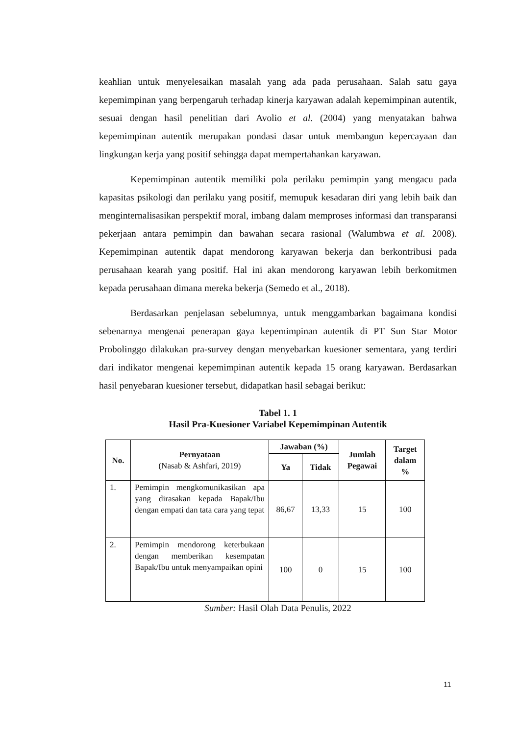keahlian untuk menyelesaikan masalah yang ada pada perusahaan. Salah satu gaya kepemimpinan yang berpengaruh terhadap kinerja karyawan adalah kepemimpinan autentik, sesuai dengan hasil penelitian dari Avolio et al. (2004) yang menyatakan bahwa kepemimpinan autentik merupakan pondasi dasar untuk membangun kepercayaan dan lingkungan kerja yang positif sehingga dapat mempertahankan karyawan.
Kepemimpinan autentik memiliki pola perilaku pemimpin yang mengacu pada kapasitas psikologi dan perilaku yang positif, memupuk kesadaran diri yang lebih baik dan menginternalisasikan perspektif moral, imbang dalam memproses informasi dan transparansi pekerjaan antara pemimpin dan bawahan secara rasional (Walumbwa et al. 2008). Kepemimpinan autentik dapat mendorong karyawan bekerja dan berkontribusi pada perusahaan kearah yang positif. Hal ini akan mendorong karyawan lebih berkomitmen kepada perusahaan dimana mereka bekerja (Semedo et al., 2018).
Berdasarkan penjelasan sebelumnya, untuk menggambarkan bagaimana kondisi sebenarnya mengenai penerapan gaya kepemimpinan autentik di PT Sun Star Motor Probolinggo dilakukan pra-survey dengan menyebarkan kuesioner sementara, yang terdiri dari indikator mengenai kepemimpinan autentik kepada 15 orang karyawan. Berdasarkan hasil penyebaran kuesioner tersebut, didapatkan hasil sebagai berikut:
Tabel 1. 1
Hasil Pra-Kuesioner Variabel Kepemimpinan Autentik
| No. | Pernyataan (Nasab & Ashfari, 2019) | Jawaban (%) | | Jumlah Pegawai | Target dalam % |
| --- | --- | --- | --- | --- | --- |
| | | Ya | Tidak | | |
| 1. | Pemimpin mengkomunikasikan apa yang dirasakan kepada Bapak/Ibu dengan empati dan tata cara yang tepat | 86,67 | 13,33 | 15 | 100 |
| 2. | Pemimpin mendorong keterbukaan dengan memberikan kesempatan Bapak/Ibu untuk menyampaikan opini | 100 | 0 | 15 | 100 |
Sumber: Hasil Olah Data Penulis, 2022
11